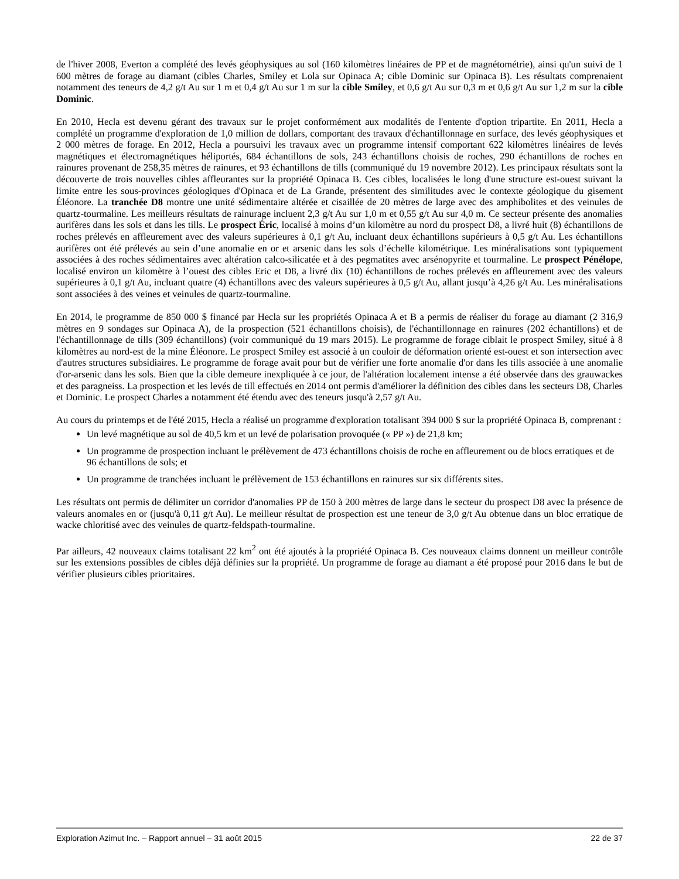de l'hiver 2008, Everton a complété des levés géophysiques au sol (160 kilomètres linéaires de PP et de magnétométrie), ainsi qu'un suivi de 1 600 mètres de forage au diamant (cibles Charles, Smiley et Lola sur Opinaca A; cible Dominic sur Opinaca B). Les résultats comprenaient notamment des teneurs de 4,2 g/t Au sur 1 m et 0,4 g/t Au sur 1 m sur la cible Smiley, et 0,6 g/t Au sur 0,3 m et 0,6 g/t Au sur 1,2 m sur la cible Dominic.
En 2010, Hecla est devenu gérant des travaux sur le projet conformément aux modalités de l'entente d'option tripartite. En 2011, Hecla a complété un programme d'exploration de 1,0 million de dollars, comportant des travaux d'échantillonnage en surface, des levés géophysiques et 2 000 mètres de forage. En 2012, Hecla a poursuivi les travaux avec un programme intensif comportant 622 kilomètres linéaires de levés magnétiques et électromagnétiques héliportés, 684 échantillons de sols, 243 échantillons choisis de roches, 290 échantillons de roches en rainures provenant de 258,35 mètres de rainures, et 93 échantillons de tills (communiqué du 19 novembre 2012). Les principaux résultats sont la découverte de trois nouvelles cibles affleurantes sur la propriété Opinaca B. Ces cibles, localisées le long d'une structure est-ouest suivant la limite entre les sous-provinces géologiques d'Opinaca et de La Grande, présentent des similitudes avec le contexte géologique du gisement Éléonore. La tranchée D8 montre une unité sédimentaire altérée et cisaillée de 20 mètres de large avec des amphibolites et des veinules de quartz-tourmaline. Les meilleurs résultats de rainurage incluent 2,3 g/t Au sur 1,0 m et 0,55 g/t Au sur 4,0 m. Ce secteur présente des anomalies aurifères dans les sols et dans les tills. Le prospect Éric, localisé à moins d’un kilomètre au nord du prospect D8, a livré huit (8) échantillons de roches prélevés en affleurement avec des valeurs supérieures à 0,1 g/t Au, incluant deux échantillons supérieurs à 0,5 g/t Au. Les échantillons aurifères ont été prélevés au sein d’une anomalie en or et arsenic dans les sols d’échelle kilométrique. Les minéralisations sont typiquement associées à des roches sédimentaires avec altération calco-silicatée et à des pegmatites avec arsénopyrite et tourmaline. Le prospect Pénélope, localisé environ un kilomètre à l’ouest des cibles Eric et D8, a livré dix (10) échantillons de roches prélevés en affleurement avec des valeurs supérieures à 0,1 g/t Au, incluant quatre (4) échantillons avec des valeurs supérieures à 0,5 g/t Au, allant jusqu’à 4,26 g/t Au. Les minéralisations sont associées à des veines et veinules de quartz-tourmaline.
En 2014, le programme de 850 000 $ financé par Hecla sur les propriétés Opinaca A et B a permis de réaliser du forage au diamant (2 316,9 mètres en 9 sondages sur Opinaca A), de la prospection (521 échantillons choisis), de l'échantillonnage en rainures (202 échantillons) et de l'échantillonnage de tills (309 échantillons) (voir communiqué du 19 mars 2015). Le programme de forage ciblait le prospect Smiley, situé à 8 kilomètres au nord-est de la mine Éléonore. Le prospect Smiley est associé à un couloir de déformation orienté est-ouest et son intersection avec d'autres structures subsidiaires. Le programme de forage avait pour but de vérifier une forte anomalie d'or dans les tills associée à une anomalie d'or-arsenic dans les sols. Bien que la cible demeure inexpliquée à ce jour, de l'altération localement intense a été observée dans des grauwackes et des paragneiss. La prospection et les levés de till effectués en 2014 ont permis d'améliorer la définition des cibles dans les secteurs D8, Charles et Dominic. Le prospect Charles a notamment été étendu avec des teneurs jusqu'à 2,57 g/t Au.
Au cours du printemps et de l'été 2015, Hecla a réalisé un programme d'exploration totalisant 394 000 $ sur la propriété Opinaca B, comprenant :
Un levé magnétique au sol de 40,5 km et un levé de polarisation provoquée (« PP ») de 21,8 km;
Un programme de prospection incluant le prélèvement de 473 échantillons choisis de roche en affleurement ou de blocs erratiques et de 96 échantillons de sols; et
Un programme de tranchées incluant le prélèvement de 153 échantillons en rainures sur six différents sites.
Les résultats ont permis de délimiter un corridor d'anomalies PP de 150 à 200 mètres de large dans le secteur du prospect D8 avec la présence de valeurs anomales en or (jusqu'à 0,11 g/t Au). Le meilleur résultat de prospection est une teneur de 3,0 g/t Au obtenue dans un bloc erratique de wacke chloritisé avec des veinules de quartz-feldspath-tourmaline.
Par ailleurs, 42 nouveaux claims totalisant 22 km<sup>2</sup> ont été ajoutés à la propriété Opinaca B. Ces nouveaux claims donnent un meilleur contrôle sur les extensions possibles de cibles déjà définies sur la propriété. Un programme de forage au diamant a été proposé pour 2016 dans le but de vérifier plusieurs cibles prioritaires.
Exploration Azimut Inc. – Rapport annuel – 31 août 2015 22 de 37